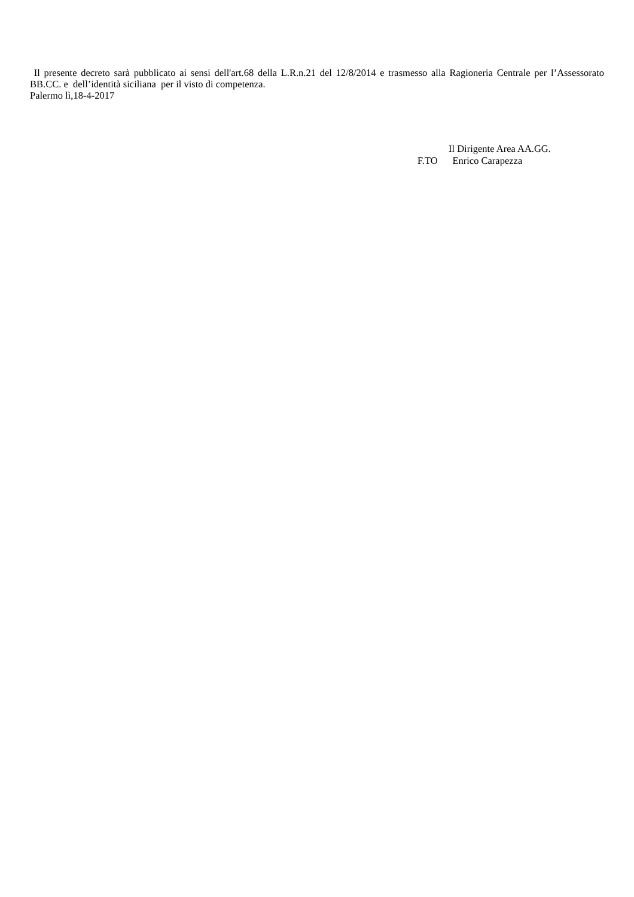Il presente decreto sarà pubblicato ai sensi dell'art.68 della L.R.n.21 del 12/8/2014 e trasmesso alla Ragioneria Centrale per l’Assessorato BB.CC. e dell’identità siciliana per il visto di competenza.
Palermo lì,18-4-2017
Il Dirigente Area AA.GG.
F.TO Enrico Carapezza